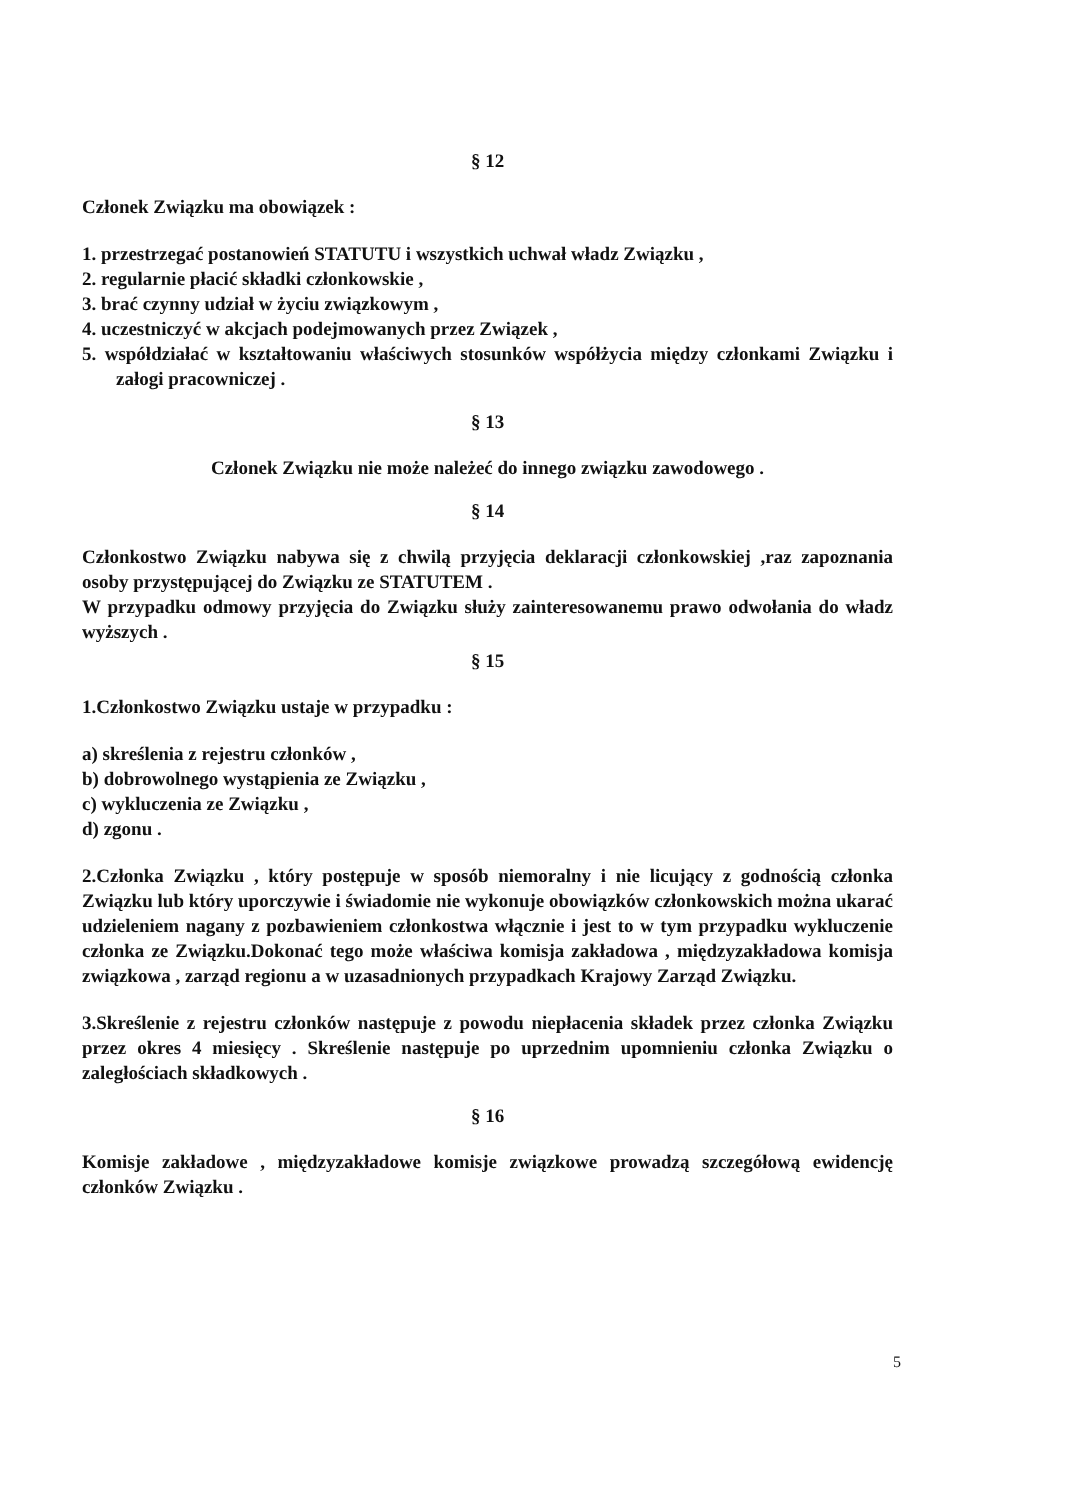§ 12
Członek Związku ma obowiązek :
1. przestrzegać postanowień STATUTU i wszystkich uchwał władz Związku ,
2. regularnie płacić składki członkowskie ,
3. brać czynny udział w życiu związkowym ,
4. uczestniczyć w akcjach podejmowanych przez Związek ,
5. współdziałać w kształtowaniu właściwych stosunków współżycia między członkami Związku i załogi pracowniczej .
§ 13
Członek Związku nie może należeć do innego związku zawodowego .
§ 14
Członkostwo Związku nabywa się z chwilą przyjęcia deklaracji członkowskiej ,raz zapoznania osoby przystępującej do Związku ze STATUTEM .
W przypadku odmowy przyjęcia do Związku służy zainteresowanemu prawo odwołania do władz wyższych .
§ 15
1.Członkostwo Związku ustaje w przypadku :
a) skreślenia z rejestru członków ,
b) dobrowolnego wystąpienia ze Związku ,
c) wykluczenia ze Związku ,
d) zgonu .
2.Członka Związku , który postępuje w sposób niemoralny i nie licujący z godnością członka Związku lub który uporczywie i świadomie nie wykonuje obowiązków członkowskich można ukarać udzieleniem nagany z pozbawieniem członkostwa włącznie i jest to w tym przypadku wykluczenie członka ze Związku.Dokonać tego może właściwa komisja zakładowa , międzyzakładowa komisja związkowa , zarząd regionu a w uzasadnionych przypadkach Krajowy Zarząd Związku.
3.Skreślenie z rejestru członków następuje z powodu niepłacenia składek przez członka Związku przez okres 4 miesięcy . Skreślenie następuje po uprzednim upomnieniu członka Związku o zaległościach składkowych .
§ 16
Komisje zakładowe , międzyzakładowe komisje związkowe prowadzą szczegółową ewidencję członków Związku .
5